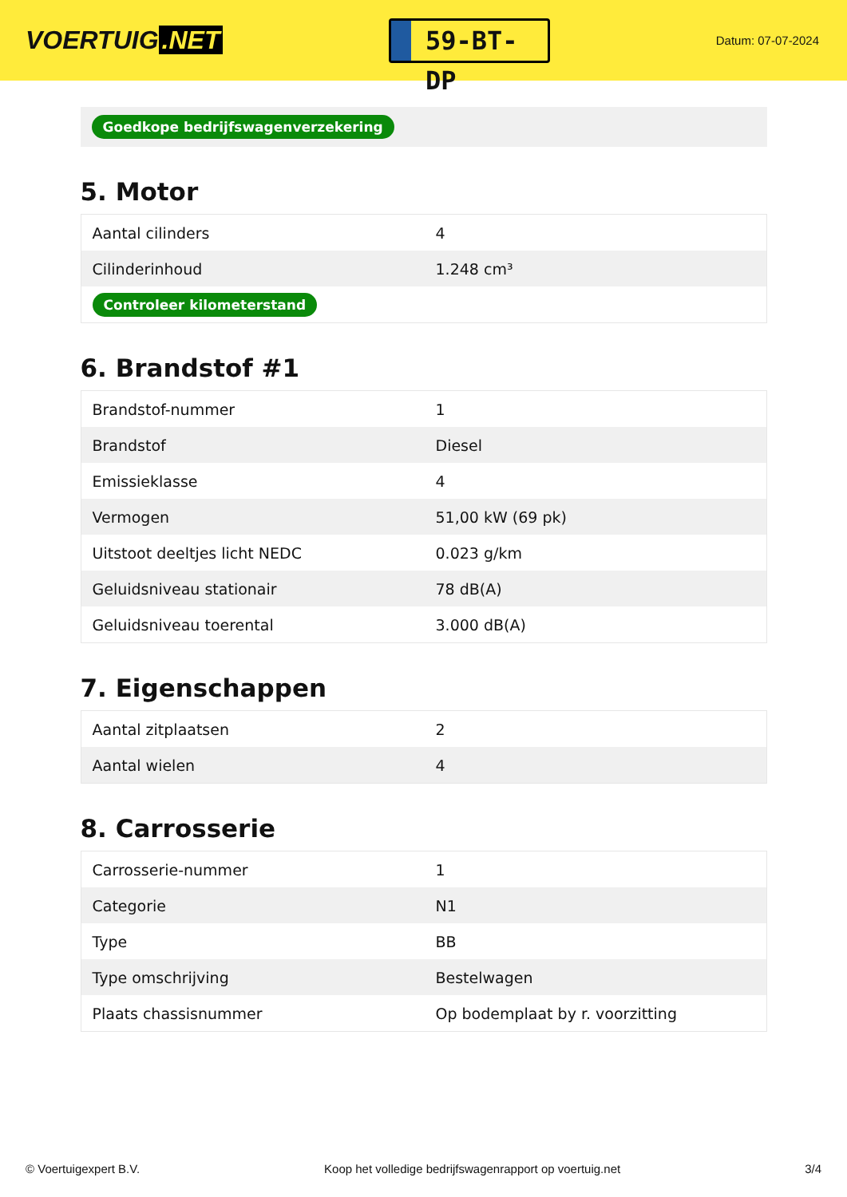VOERTUIG.NET
59-BT-DP
Datum: 07-07-2024
Goedkope bedrijfswagenverzekering
5. Motor
| Aantal cilinders | 4 |
| Cilinderinhoud | 1.248 cm³ |
| Controleer kilometerstand | |
6. Brandstof #1
| Brandstof-nummer | 1 |
| Brandstof | Diesel |
| Emissieklasse | 4 |
| Vermogen | 51,00 kW (69 pk) |
| Uitstoot deeltjes licht NEDC | 0.023 g/km |
| Geluidsniveau stationair | 78 dB(A) |
| Geluidsniveau toerental | 3.000 dB(A) |
7. Eigenschappen
| Aantal zitplaatsen | 2 |
| Aantal wielen | 4 |
8. Carrosserie
| Carrosserie-nummer | 1 |
| Categorie | N1 |
| Type | BB |
| Type omschrijving | Bestelwagen |
| Plaats chassisnummer | Op bodemplaat by r. voorzitting |
© Voertuigexpert B.V. Koop het volledige bedrijfswagenrapport op voertuig.net 3/4